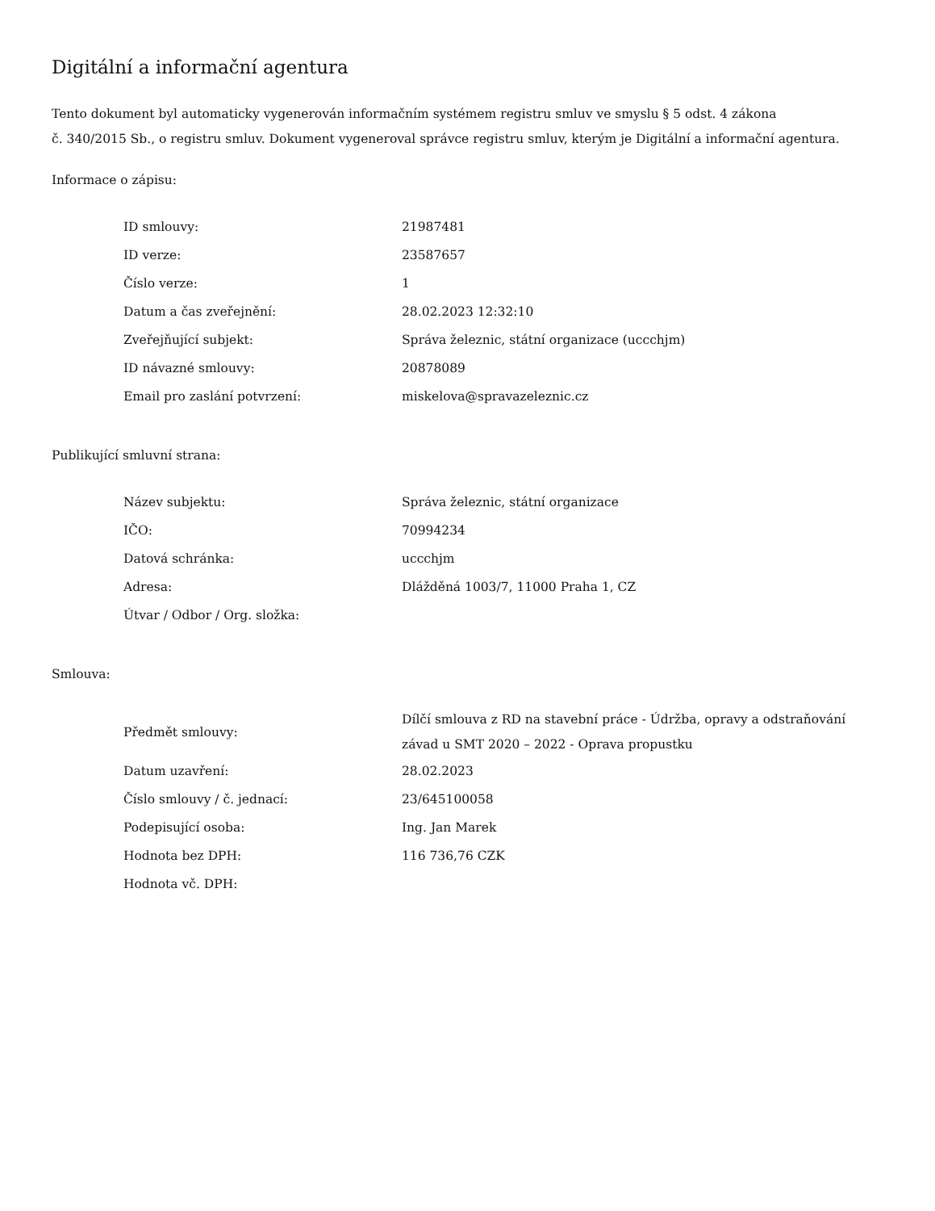Digitální a informační agentura
Tento dokument byl automaticky vygenerován informačním systémem registru smluv ve smyslu § 5 odst. 4 zákona
č. 340/2015 Sb., o registru smluv. Dokument vygeneroval správce registru smluv, kterým je Digitální a informační agentura.
Informace o zápisu:
| ID smlouvy: | 21987481 |
| ID verze: | 23587657 |
| Číslo verze: | 1 |
| Datum a čas zveřejnění: | 28.02.2023 12:32:10 |
| Zveřejňující subjekt: | Správa železnic, státní organizace (uccchjm) |
| ID návazné smlouvy: | 20878089 |
| Email pro zaslání potvrzení: | miskelova@spravazeleznic.cz |
Publikující smluvní strana:
| Název subjektu: | Správa železnic, státní organizace |
| IČO: | 70994234 |
| Datová schránka: | uccchjm |
| Adresa: | Dlážděná 1003/7, 11000 Praha 1, CZ |
| Útvar / Odbor / Org. složka: | |
Smlouva:
| Předmět smlouvy: | Dílčí smlouva z RD na stavební práce - Údržba, opravy a odstraňování závad u SMT 2020 – 2022 - Oprava propustku |
| Datum uzavření: | 28.02.2023 |
| Číslo smlouvy / č. jednací: | 23/645100058 |
| Podepisující osoba: | Ing. Jan Marek |
| Hodnota bez DPH: | 116 736,76 CZK |
| Hodnota vč. DPH: | |